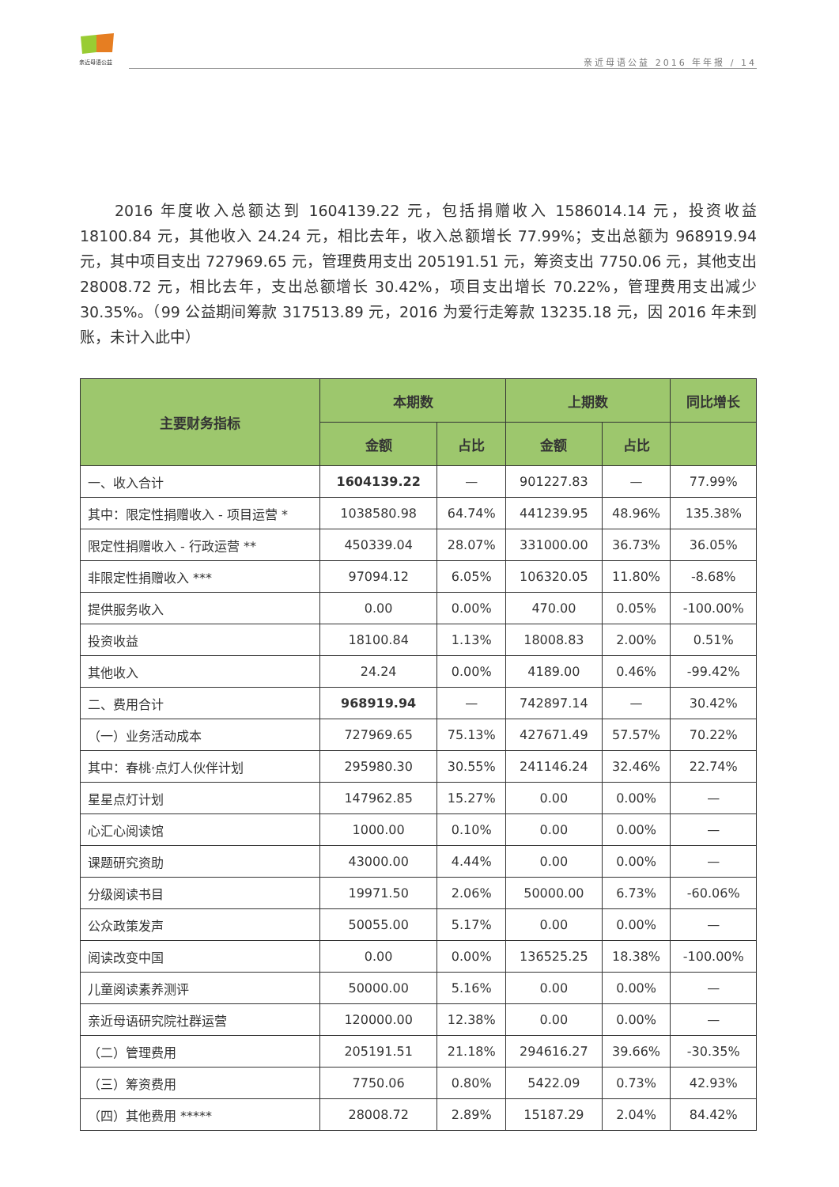亲近母语公益 亲近母语公益 2016 年年报 / 14
2016 年度收入总额达到 1604139.22 元，包括捐赠收入 1586014.14 元，投资收益 18100.84 元，其他收入 24.24 元，相比去年，收入总额增长 77.99%；支出总额为 968919.94 元，其中项目支出 727969.65 元，管理费用支出 205191.51 元，筹资支出 7750.06 元，其他支出 28008.72 元，相比去年，支出总额增长 30.42%，项目支出增长 70.22%，管理费用支出减少 30.35%。（99 公益期间筹款 317513.89 元，2016 为爱行走筹款 13235.18 元，因 2016 年未到账，未计入此中）
| 主要财务指标 | 本期数 | | 上期数 | | 同比增长 |
| --- | --- | --- | --- | --- | --- |
| | 金额 | 占比 | 金额 | 占比 | |
| 一、收入合计 | 1604139.22 | — | 901227.83 | — | 77.99% |
| 其中：限定性捐赠收入 - 项目运营 * | 1038580.98 | 64.74% | 441239.95 | 48.96% | 135.38% |
| 限定性捐赠收入 - 行政运营 ** | 450339.04 | 28.07% | 331000.00 | 36.73% | 36.05% |
| 非限定性捐赠收入 *** | 97094.12 | 6.05% | 106320.05 | 11.80% | -8.68% |
| 提供服务收入 | 0.00 | 0.00% | 470.00 | 0.05% | -100.00% |
| 投资收益 | 18100.84 | 1.13% | 18008.83 | 2.00% | 0.51% |
| 其他收入 | 24.24 | 0.00% | 4189.00 | 0.46% | -99.42% |
| 二、费用合计 | 968919.94 | — | 742897.14 | — | 30.42% |
| （一）业务活动成本 | 727969.65 | 75.13% | 427671.49 | 57.57% | 70.22% |
| 其中：春桃·点灯人伙伴计划 | 295980.30 | 30.55% | 241146.24 | 32.46% | 22.74% |
| 星星点灯计划 | 147962.85 | 15.27% | 0.00 | 0.00% | — |
| 心汇心阅读馆 | 1000.00 | 0.10% | 0.00 | 0.00% | — |
| 课题研究资助 | 43000.00 | 4.44% | 0.00 | 0.00% | — |
| 分级阅读书目 | 19971.50 | 2.06% | 50000.00 | 6.73% | -60.06% |
| 公众政策发声 | 50055.00 | 5.17% | 0.00 | 0.00% | — |
| 阅读改变中国 | 0.00 | 0.00% | 136525.25 | 18.38% | -100.00% |
| 儿童阅读素养测评 | 50000.00 | 5.16% | 0.00 | 0.00% | — |
| 亲近母语研究院社群运营 | 120000.00 | 12.38% | 0.00 | 0.00% | — |
| （二）管理费用 | 205191.51 | 21.18% | 294616.27 | 39.66% | -30.35% |
| （三）筹资费用 | 7750.06 | 0.80% | 5422.09 | 0.73% | 42.93% |
| （四）其他费用 ***** | 28008.72 | 2.89% | 15187.29 | 2.04% | 84.42% |